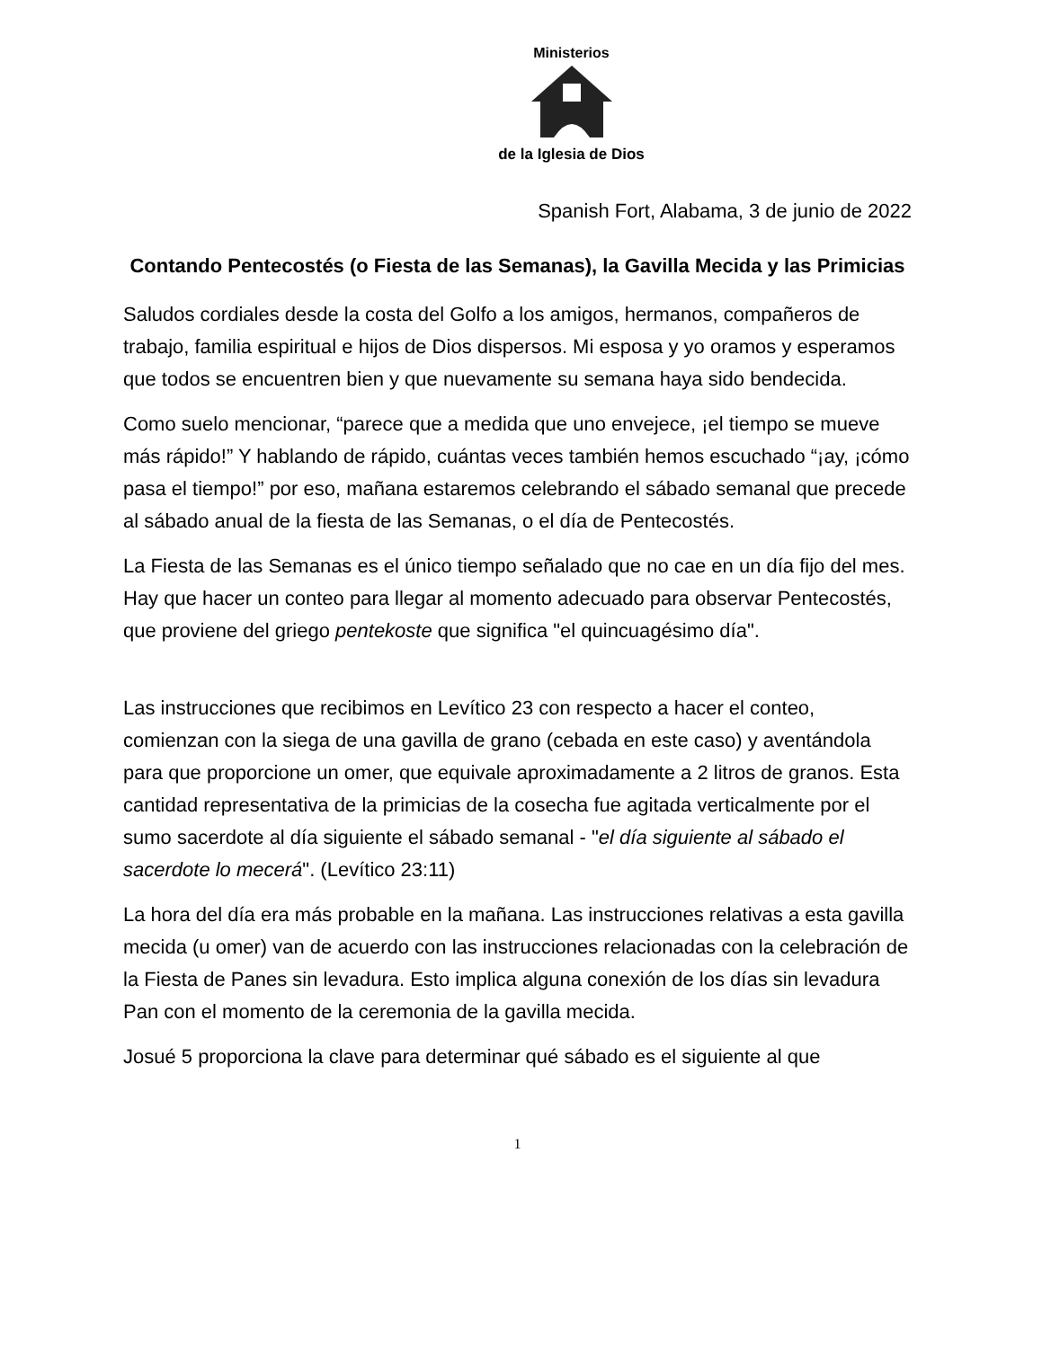Ministerios
de la Iglesia de Dios
Spanish Fort, Alabama, 3 de junio de 2022
Contando Pentecostés (o Fiesta de las Semanas), la Gavilla Mecida y las Primicias
Saludos cordiales desde la costa del Golfo a los amigos, hermanos, compañeros de trabajo, familia espiritual e hijos de Dios dispersos. Mi esposa y yo oramos y esperamos que todos se encuentren bien y que nuevamente su semana haya sido bendecida.
Como suelo mencionar, “parece que a medida que uno envejece, ¡el tiempo se mueve más rápido!” Y hablando de rápido, cuántas veces también hemos escuchado “¡ay, ¡cómo pasa el tiempo!” por eso, mañana estaremos celebrando el sábado semanal que precede al sábado anual de la fiesta de las Semanas, o el día de Pentecostés.
La Fiesta de las Semanas es el único tiempo señalado que no cae en un día fijo del mes. Hay que hacer un conteo para llegar al momento adecuado para observar Pentecostés, que proviene del griego pentekoste que significa "el quincuagésimo día".
Las instrucciones que recibimos en Levítico 23 con respecto a hacer el conteo, comienzan con la siega de una gavilla de grano (cebada en este caso) y aventándola para que proporcione un omer, que equivale aproximadamente a 2 litros de granos. Esta cantidad representativa de la primicias de la cosecha fue agitada verticalmente por el sumo sacerdote al día siguiente el sábado semanal - "el día siguiente al sábado el sacerdote lo mecerá". (Levítico 23:11)
La hora del día era más probable en la mañana. Las instrucciones relativas a esta gavilla mecida (u omer) van de acuerdo con las instrucciones relacionadas con la celebración de la Fiesta de Panes sin levadura. Esto implica alguna conexión de los días sin levadura Pan con el momento de la ceremonia de la gavilla mecida.
Josué 5 proporciona la clave para determinar qué sábado es el siguiente al que
1